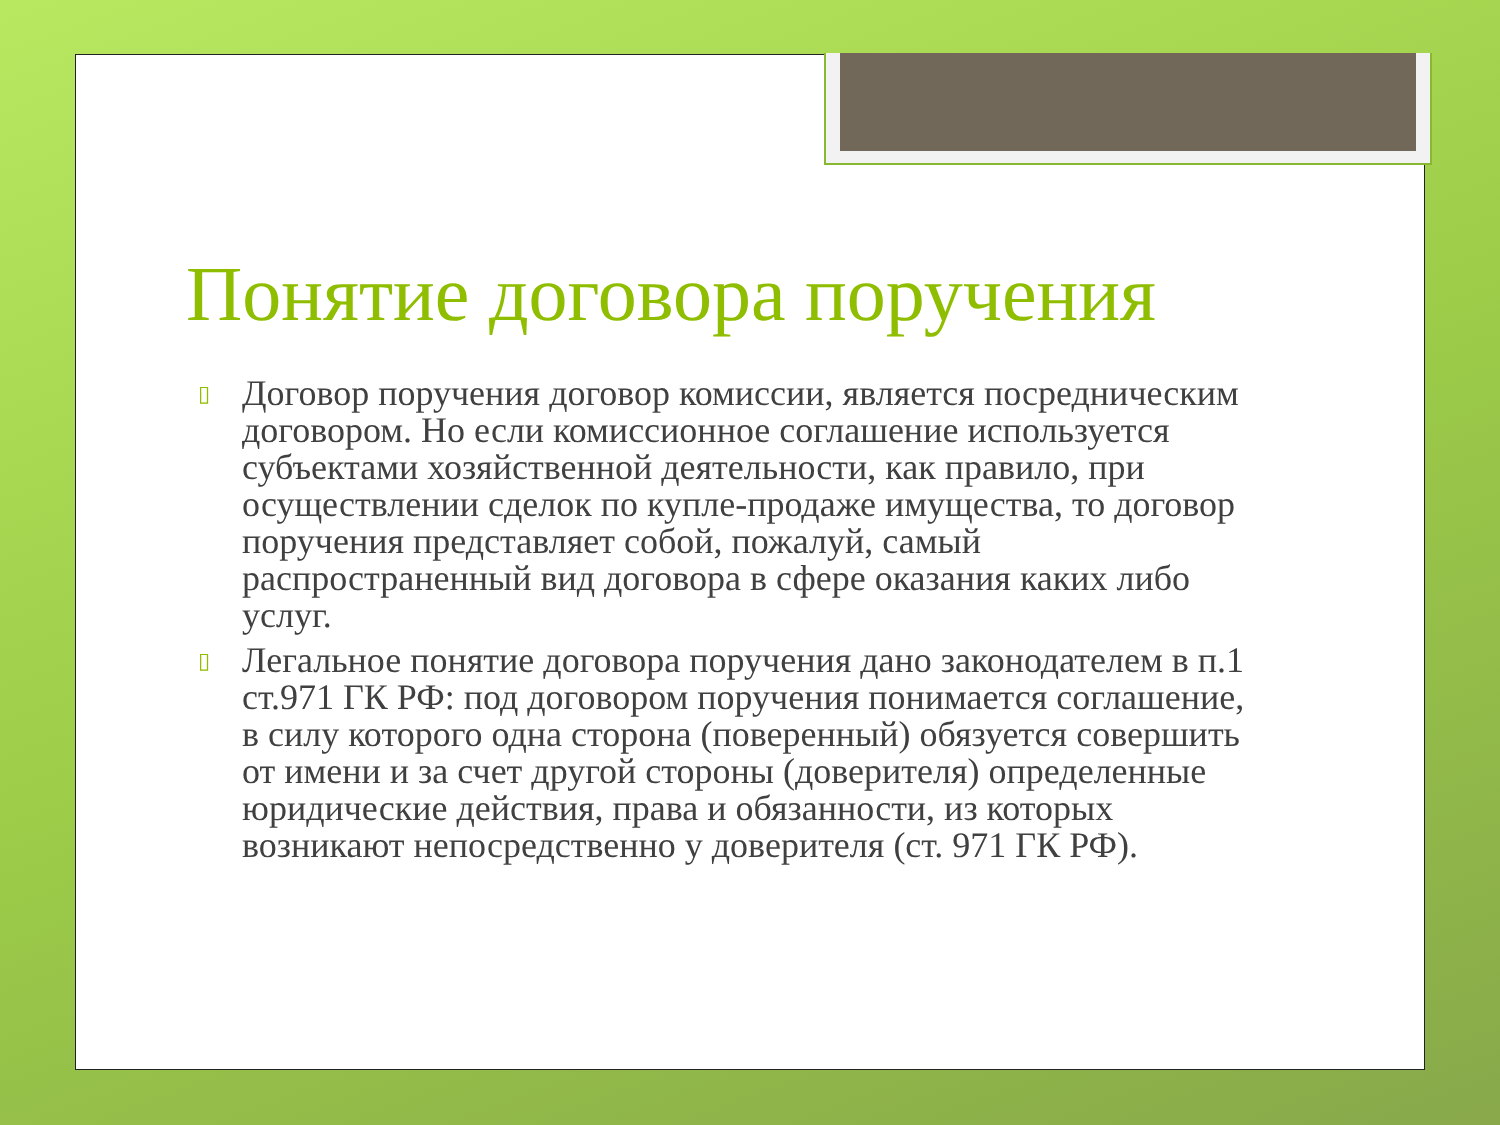Понятие договора поручения
▯ Договор поручения договор комиссии, является посредническим договором. Но если комиссионное соглашение используется субъектами хозяйственной деятельности, как правило, при осуществлении сделок по купле-продаже имущества, то договор поручения представляет собой, пожалуй, самый распространенный вид договора в сфере оказания каких либо услуг.
▯ Легальное понятие договора поручения дано законодателем в п.1 ст.971 ГК РФ: под договором поручения понимается соглашение, в силу которого одна сторона (поверенный) обязуется совершить от имени и за счет другой стороны (доверителя) определенные юридические действия, права и обязанности, из которых возникают непосредственно у доверителя (ст. 971 ГК РФ).